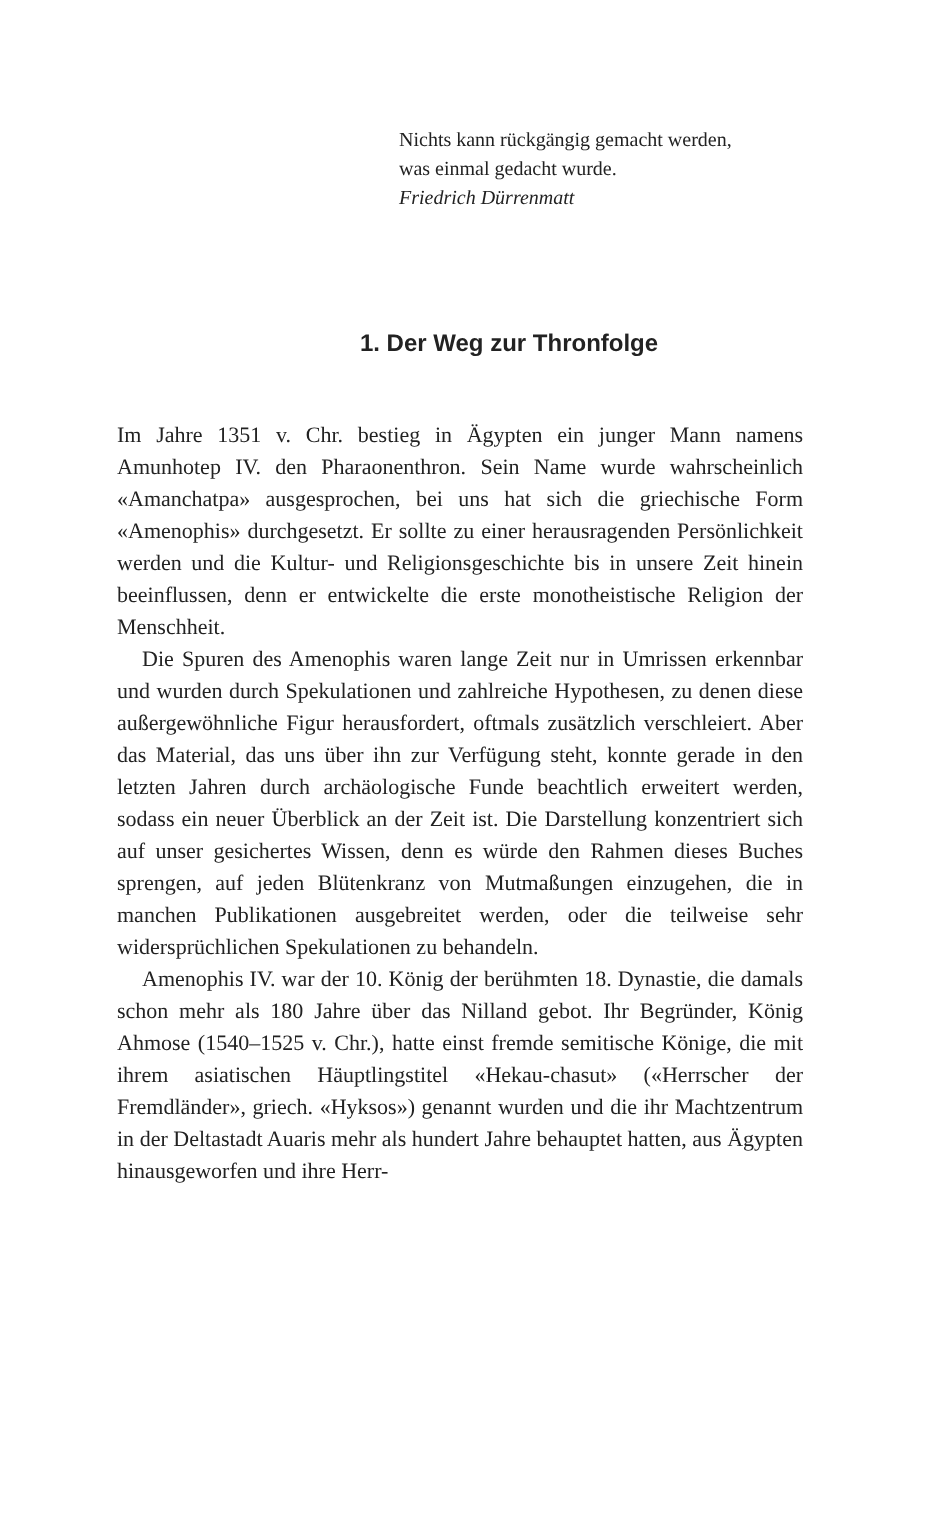Nichts kann rückgängig gemacht werden,
was einmal gedacht wurde.
Friedrich Dürrenmatt
1. Der Weg zur Thronfolge
Im Jahre 1351 v. Chr. bestieg in Ägypten ein junger Mann namens Amunhotep IV. den Pharaonenthron. Sein Name wurde wahrscheinlich «Amanchatpa» ausgesprochen, bei uns hat sich die griechische Form «Amenophis» durchgesetzt. Er sollte zu einer herausragenden Persönlichkeit werden und die Kultur- und Religionsgeschichte bis in unsere Zeit hinein beeinflussen, denn er entwickelte die erste monotheistische Religion der Menschheit.
Die Spuren des Amenophis waren lange Zeit nur in Umrissen erkennbar und wurden durch Spekulationen und zahlreiche Hypothesen, zu denen diese außergewöhnliche Figur herausfordert, oftmals zusätzlich verschleiert. Aber das Material, das uns über ihn zur Verfügung steht, konnte gerade in den letzten Jahren durch archäologische Funde beachtlich erweitert werden, sodass ein neuer Überblick an der Zeit ist. Die Darstellung konzentriert sich auf unser gesichertes Wissen, denn es würde den Rahmen dieses Buches sprengen, auf jeden Blütenkranz von Mutmaßungen einzugehen, die in manchen Publikationen ausgebreitet werden, oder die teilweise sehr widersprüchlichen Spekulationen zu behandeln.
Amenophis IV. war der 10. König der berühmten 18. Dynastie, die damals schon mehr als 180 Jahre über das Nilland gebot. Ihr Begründer, König Ahmose (1540–1525 v. Chr.), hatte einst fremde semitische Könige, die mit ihrem asiatischen Häuptlingstitel «Hekau-chasut» («Herrscher der Fremdländer», griech. «Hyksos») genannt wurden und die ihr Machtzentrum in der Deltastadt Auaris mehr als hundert Jahre behauptet hatten, aus Ägypten hinausgeworfen und ihre Herr-